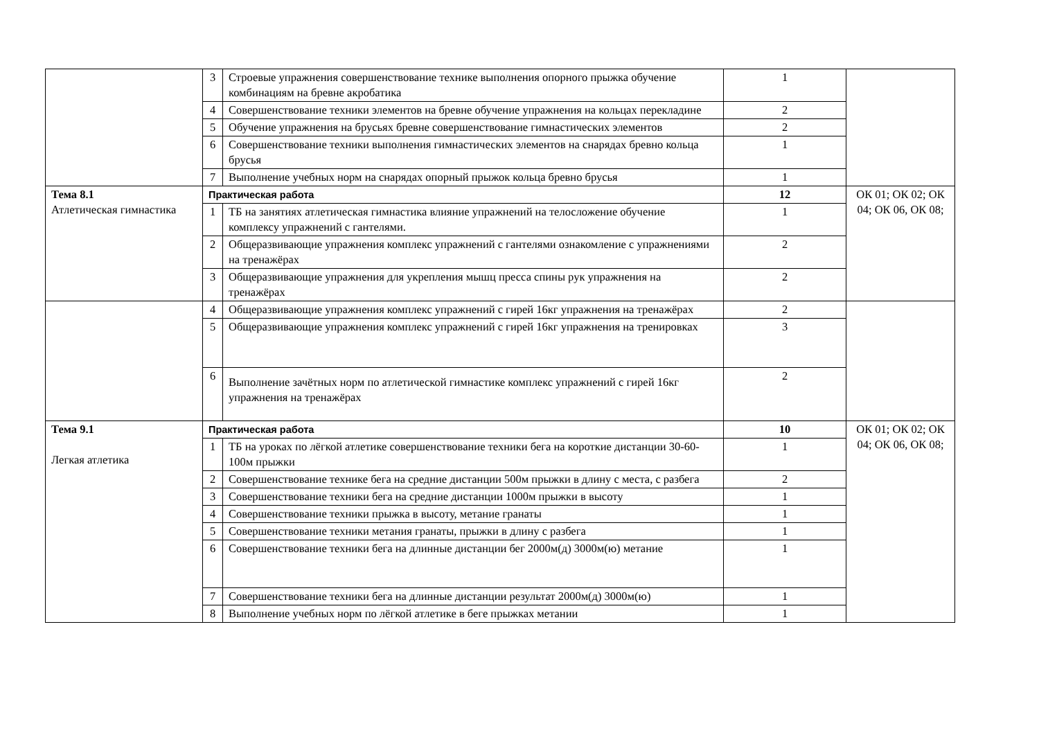| | 3 | Строевые упражнения совершенствование технике выполнения опорного прыжка обучение комбинациям на бревне акробатика | 1 | |
| | 4 | Совершенствование техники элементов на бревне обучение упражнения на кольцах перекладине | 2 | |
| | 5 | Обучение упражнения на брусьях бревне совершенствование гимнастических элементов | 2 | |
| | 6 | Совершенствование техники выполнения гимнастических элементов на снарядах бревно кольца брусья | 1 | |
| | 7 | Выполнение учебных норм на снарядах опорный прыжок кольца бревно брусья | 1 | |
| Тема 8.1 Атлетическая гимнастика | Практическая работа | | 12 | ОК 01; ОК 02; ОК 04; ОК 06, ОК 08; |
| | 1 | ТБ на занятиях атлетическая гимнастика влияние упражнений на телосложение обучение комплексу упражнений с гантелями. | 1 | |
| | 2 | Общеразвивающие упражнения комплекс упражнений с гантелями ознакомление с упражнениями на тренажёрах | 2 | |
| | 3 | Общеразвивающие упражнения для укрепления мышц пресса спины рук упражнения на тренажёрах | 2 | |
| | 4 | Общеразвивающие упражнения комплекс упражнений с гирей 16кг упражнения на тренажёрах | 2 | |
| | 5 | Общеразвивающие упражнения комплекс упражнений с гирей 16кг упражнения на тренировках | 3 | |
| | 6 | Выполнение зачётных норм по атлетической гимнастике комплекс упражнений с гирей 16кг упражнения на тренажёрах | 2 | |
| Тема 9.1 Легкая атлетика | Практическая работа | | 10 | ОК 01; ОК 02; ОК 04; ОК 06, ОК 08; |
| | 1 | ТБ на уроках по лёгкой атлетике совершенствование техники бега на короткие дистанции 30-60-100м прыжки | 1 | |
| | 2 | Совершенствование технике бега на средние дистанции 500м прыжки в длину с места, с разбега | 2 | |
| | 3 | Совершенствование техники бега на средние дистанции 1000м прыжки в высоту | 1 | |
| | 4 | Совершенствование техники прыжка в высоту, метание гранаты | 1 | |
| | 5 | Совершенствование техники метания гранаты, прыжки в длину с разбега | 1 | |
| | 6 | Совершенствование техники бега на длинные дистанции бег 2000м(д) 3000м(ю) метание | 1 | |
| | 7 | Совершенствование техники бега на длинные дистанции результат 2000м(д) 3000м(ю) | 1 | |
| | 8 | Выполнение учебных норм по лёгкой атлетике в беге прыжках метании | 1 | |